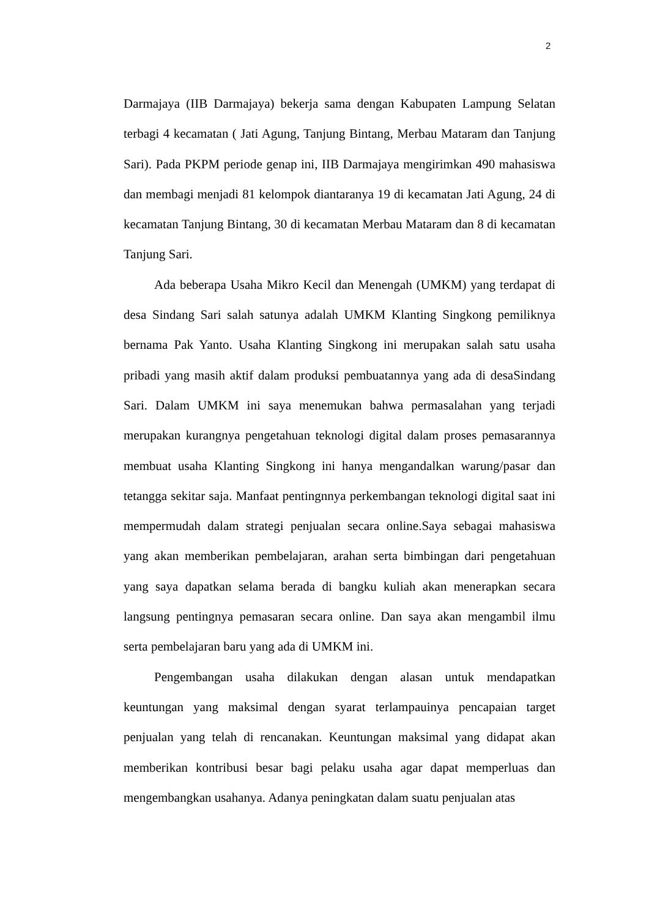2
Darmajaya (IIB Darmajaya) bekerja sama dengan Kabupaten Lampung Selatan terbagi 4 kecamatan ( Jati Agung, Tanjung Bintang, Merbau Mataram dan Tanjung Sari). Pada PKPM periode genap ini, IIB Darmajaya mengirimkan 490 mahasiswa dan membagi menjadi 81 kelompok diantaranya 19 di kecamatan Jati Agung, 24 di kecamatan Tanjung Bintang, 30 di kecamatan Merbau Mataram dan 8 di kecamatan Tanjung Sari.
Ada beberapa Usaha Mikro Kecil dan Menengah (UMKM) yang terdapat di desa Sindang Sari salah satunya adalah UMKM Klanting Singkong pemiliknya bernama Pak Yanto. Usaha Klanting Singkong ini merupakan salah satu usaha pribadi yang masih aktif dalam produksi pembuatannya yang ada di desaSindang Sari. Dalam UMKM ini saya menemukan bahwa permasalahan yang terjadi merupakan kurangnya pengetahuan teknologi digital dalam proses pemasarannya membuat usaha Klanting Singkong ini hanya mengandalkan warung/pasar dan tetangga sekitar saja. Manfaat pentingnnya perkembangan teknologi digital saat ini mempermudah dalam strategi penjualan secara online.Saya sebagai mahasiswa yang akan memberikan pembelajaran, arahan serta bimbingan dari pengetahuan yang saya dapatkan selama berada di bangku kuliah akan menerapkan secara langsung pentingnya pemasaran secara online. Dan saya akan mengambil ilmu serta pembelajaran baru yang ada di UMKM ini.
Pengembangan usaha dilakukan dengan alasan untuk mendapatkan keuntungan yang maksimal dengan syarat terlampauinya pencapaian target penjualan yang telah di rencanakan. Keuntungan maksimal yang didapat akan memberikan kontribusi besar bagi pelaku usaha agar dapat memperluas dan mengembangkan usahanya. Adanya peningkatan dalam suatu penjualan atas